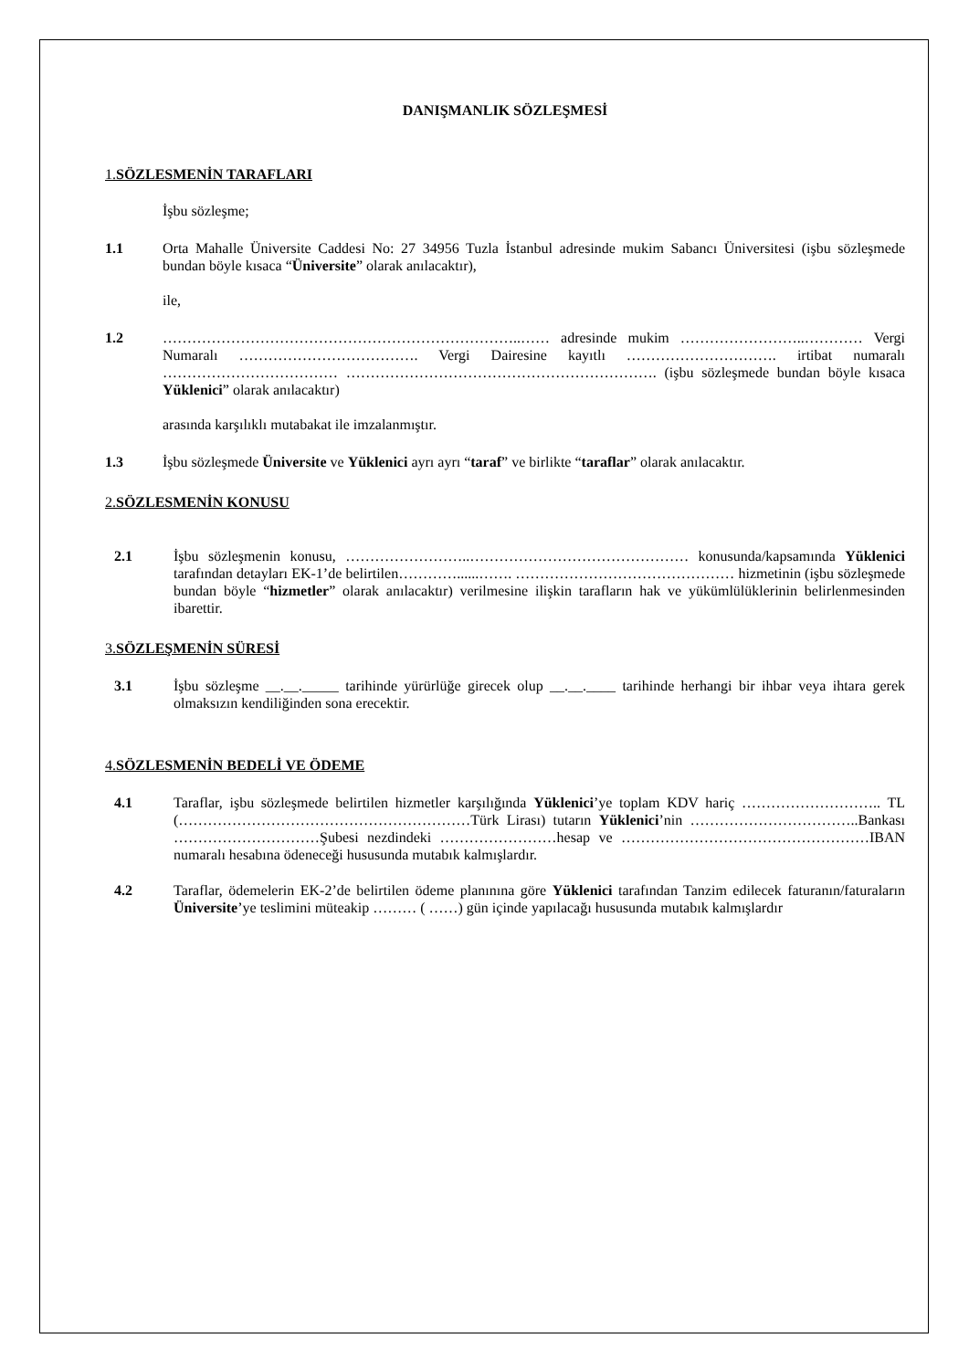DANIŞMANLIK SÖZLEŞMESİ
1. SÖZLESMENİN TARAFLARI
İşbu sözleşme;
1.1 Orta Mahalle Üniversite Caddesi No: 27 34956 Tuzla İstanbul adresinde mukim Sabancı Üniversitesi (işbu sözleşmede bundan böyle kısaca “Üniversite” olarak anılacaktır),
ile,
1.2 ………………………………………………………………..…… adresinde mukim ……………………..………… Vergi Numaralı ………………………………. Vergi Dairesine kayıtlı …………………………. irtibat numaralı ……………………………… ………………………………………………………. (işbu sözleşmede bundan böyle kısaca Yüklenici” olarak anılacaktır)
arasında karşılıklı mutabakat ile imzalanmıştır.
1.3 İşbu sözleşmede Üniversite ve Yüklenici ayrı ayrı “taraf” ve birlikte “taraflar” olarak anılacaktır.
2. SÖZLESMENİN KONUSU
2.1 İşbu sözleşmenin konusu, ……………………..……………………………………… konusunda/kapsamında Yüklenici tarafından detayları EK-1’de belirtilen…………......……. ……………………………………… hizmetinin (işbu sözleşmede bundan böyle “hizmetler” olarak anılacaktır) verilmesine ilişkin tarafların hak ve yükümlülüklerinin belirlenmesinden ibarettir.
3. SÖZLEŞMENİN SÜRESİ
3.1 İşbu sözleşme __.__._____ tarihinde yürürlüğe girecek olup __.__.____ tarihinde herhangi bir ihbar veya ihtara gerek olmaksızın kendiliğinden sona erecektir.
4. SÖZLESMENİN BEDELİ VE ÖDEME
4.1 Taraflar, işbu sözleşmede belirtilen hizmetler karşılığında Yüklenici’ye toplam KDV hariç ……………………….. TL (……………………………………………………Türk Lirası) tutarın Yüklenici’nin ……………………………..Bankası …………………………Şubesi nezdindeki ……………………hesap ve ……………………………………………IBAN numaralı hesabına ödeneceği hususunda mutabık kalmışlardır.
4.2 Taraflar, ödemelerin EK-2’de belirtilen ödeme planınına göre Yüklenici tarafından Tanzim edilecek faturanın/faturaların Üniversite’ye teslimini müteakip ……… ( ……) gün içinde yapılacağı hususunda mutabık kalmışlardır